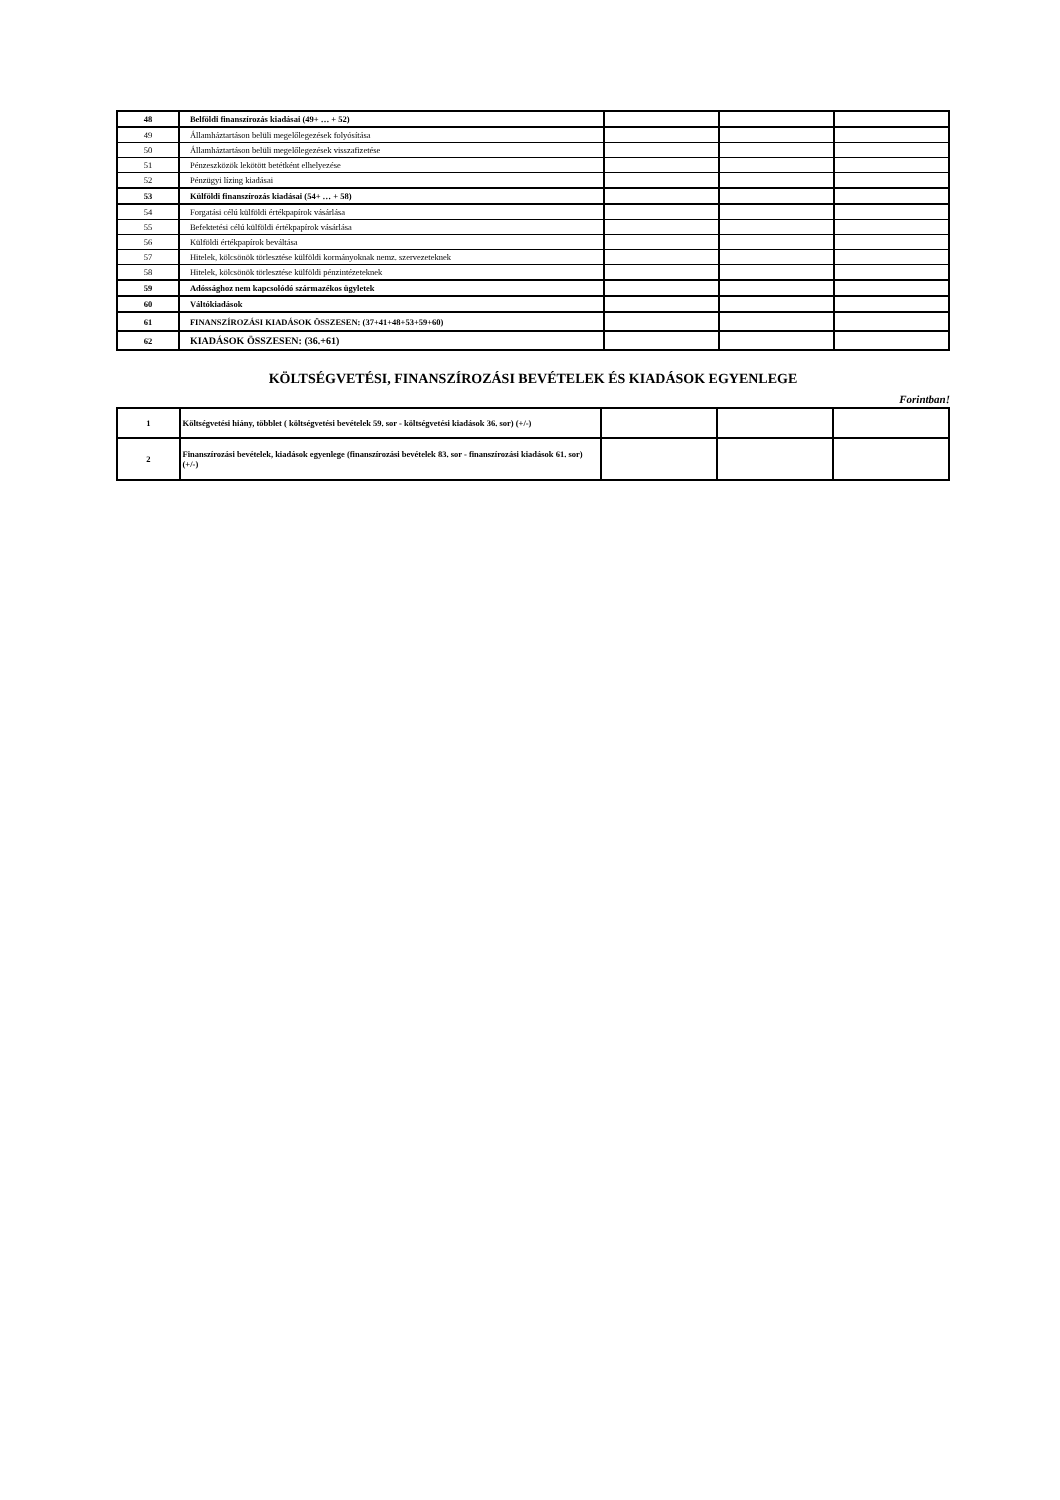| 48 | Belföldi finanszírozás kiadásai (49+ … + 52) | | | |
| 49 | Államháztartáson belüli megelőlegezések folyósítása | | | |
| 50 | Államháztartáson belüli megelőlegezések visszafizetése | | | |
| 51 | Pénzeszközök lekötött betétként elhelyezése | | | |
| 52 | Pénzügyi lízing kiadásai | | | |
| 53 | Külföldi finanszírozás kiadásai (54+ … + 58) | | | |
| 54 | Forgatási célú külföldi értékpapírok vásárlása | | | |
| 55 | Befektetési célú külföldi értékpapírok vásárlása | | | |
| 56 | Külföldi értékpapírok beváltása | | | |
| 57 | Hitelek, kölcsönök törlesztése külföldi kormányoknak nemz. szervezeteknek | | | |
| 58 | Hitelek, kölcsönök törlesztése külföldi pénzintézeteknek | | | |
| 59 | Adóssághoz nem kapcsolódó származékos ügyletek | | | |
| 60 | Váltókiadások | | | |
| 61 | FINANSZÍROZÁSI KIADÁSOK ÖSSZESEN: (37+41+48+53+59+60) | | | |
| 62 | KIADÁSOK ÖSSZESEN: (36.+61) | | | |
KÖLTSÉGVETÉSI, FINANSZÍROZÁSI BEVÉTELEK ÉS KIADÁSOK EGYENLEGE
Forintban!
| 1 | Költségvetési hiány, többlet ( költségvetési bevételek 59. sor - költségvetési kiadások 36. sor) (+/-) | | | |
| 2 | Finanszírozási bevételek, kiadások egyenlege (finanszírozási bevételek 83. sor - finanszírozási kiadások 61. sor) (+/-) | | | |